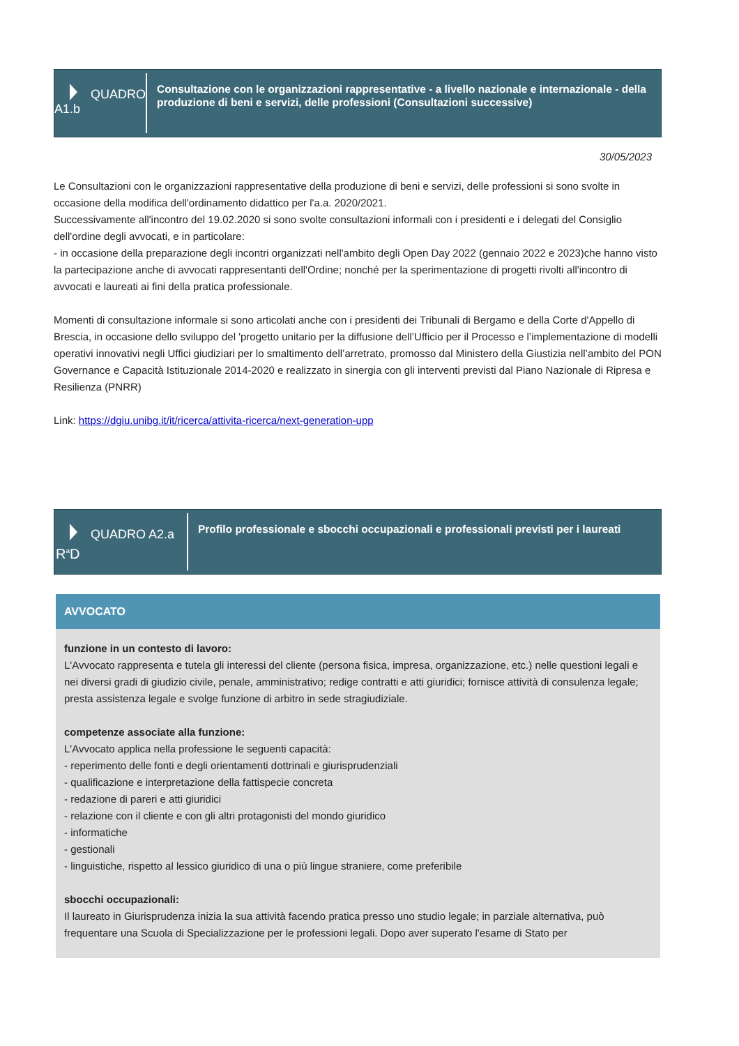QUADRO A1.b
Consultazione con le organizzazioni rappresentative - a livello nazionale e internazionale - della produzione di beni e servizi, delle professioni (Consultazioni successive)
30/05/2023
Le Consultazioni con le organizzazioni rappresentative della produzione di beni e servizi, delle professioni si sono svolte in occasione della modifica dell'ordinamento didattico per l'a.a. 2020/2021.
Successivamente all'incontro del 19.02.2020 si sono svolte consultazioni informali con i presidenti e i delegati del Consiglio dell'ordine degli avvocati, e in particolare:
- in occasione della preparazione degli incontri organizzati nell'ambito degli Open Day 2022 (gennaio 2022 e 2023)che hanno visto la partecipazione anche di avvocati rappresentanti dell'Ordine; nonché per la sperimentazione di progetti rivolti all'incontro di avvocati e laureati ai fini della pratica professionale.
Momenti di consultazione informale si sono articolati anche con i presidenti dei Tribunali di Bergamo e della Corte d'Appello di Brescia, in occasione dello sviluppo del 'progetto unitario per la diffusione dell’Ufficio per il Processo e l’implementazione di modelli operativi innovativi negli Uffici giudiziari per lo smaltimento dell’arretrato, promosso dal Ministero della Giustizia nell’ambito del PON Governance e Capacità Istituzionale 2014-2020 e realizzato in sinergia con gli interventi previsti dal Piano Nazionale di Ripresa e Resilienza (PNRR)
Link: https://dgiu.unibg.it/it/ricerca/attivita-ricerca/next-generation-upp
QUADRO A2.a
R<sup>a</sup>D
Profilo professionale e sbocchi occupazionali e professionali previsti per i laureati
AVVOCATO
funzione in un contesto di lavoro:
L'Avvocato rappresenta e tutela gli interessi del cliente (persona fisica, impresa, organizzazione, etc.) nelle questioni legali e nei diversi gradi di giudizio civile, penale, amministrativo; redige contratti e atti giuridici; fornisce attività di consulenza legale;
presta assistenza legale e svolge funzione di arbitro in sede stragiudiziale.
competenze associate alla funzione:
L'Avvocato applica nella professione le seguenti capacità:
- reperimento delle fonti e degli orientamenti dottrinali e giurisprudenziali
- qualificazione e interpretazione della fattispecie concreta
- redazione di pareri e atti giuridici
- relazione con il cliente e con gli altri protagonisti del mondo giuridico
- informatiche
- gestionali
- linguistiche, rispetto al lessico giuridico di una o più lingue straniere, come preferibile
sbocchi occupazionali:
Il laureato in Giurisprudenza inizia la sua attività facendo pratica presso uno studio legale; in parziale alternativa, può frequentare una Scuola di Specializzazione per le professioni legali. Dopo aver superato l'esame di Stato per